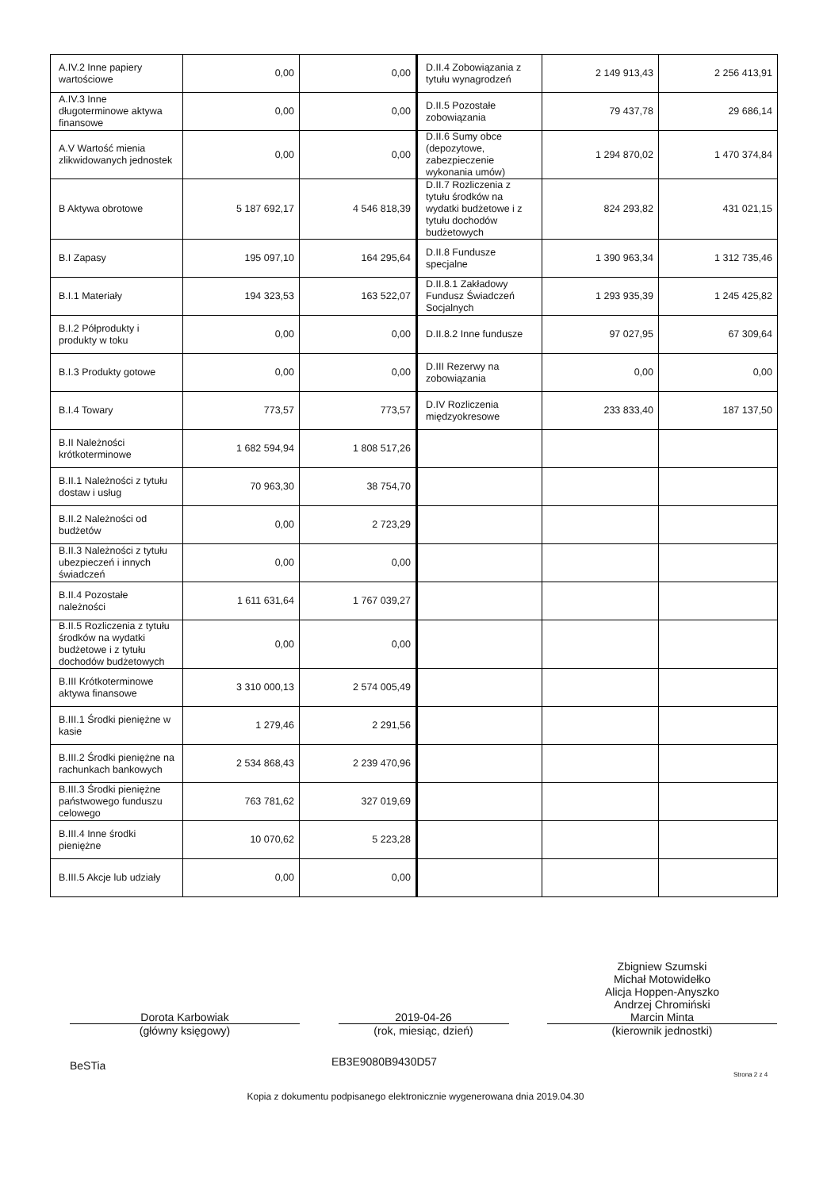| A.IV.2 Inne papiery wartościowe | 0,00 | 0,00 | D.II.4 Zobowiązania z tytułu wynagrodzeń | 2 149 913,43 | 2 256 413,91 |
| A.IV.3 Inne długoterminowe aktywa finansowe | 0,00 | 0,00 | D.II.5 Pozostałe zobowiązania | 79 437,78 | 29 686,14 |
| A.V Wartość mienia zlikwidowanych jednostek | 0,00 | 0,00 | D.II.6 Sumy obce (depozytowe, zabezpieczenie wykonania umów) | 1 294 870,02 | 1 470 374,84 |
| B Aktywa obrotowe | 5 187 692,17 | 4 546 818,39 | D.II.7 Rozliczenia z tytułu środków na wydatki budżetowe i z tytułu dochodów budżetowych | 824 293,82 | 431 021,15 |
| B.I Zapasy | 195 097,10 | 164 295,64 | D.II.8 Fundusze specjalne | 1 390 963,34 | 1 312 735,46 |
| B.I.1 Materiały | 194 323,53 | 163 522,07 | D.II.8.1 Zakładowy Fundusz Świadczeń Socjalnych | 1 293 935,39 | 1 245 425,82 |
| B.I.2 Półprodukty i produkty w toku | 0,00 | 0,00 | D.II.8.2 Inne fundusze | 97 027,95 | 67 309,64 |
| B.I.3 Produkty gotowe | 0,00 | 0,00 | D.III Rezerwy na zobowiązania | 0,00 | 0,00 |
| B.I.4 Towary | 773,57 | 773,57 | D.IV Rozliczenia międzyokresowe | 233 833,40 | 187 137,50 |
| B.II Należności krótkoterminowe | 1 682 594,94 | 1 808 517,26 | | | |
| B.II.1 Należności z tytułu dostaw i usług | 70 963,30 | 38 754,70 | | | |
| B.II.2 Należności od budżetów | 0,00 | 2 723,29 | | | |
| B.II.3 Należności z tytułu ubezpieczeń i innych świadczeń | 0,00 | 0,00 | | | |
| B.II.4 Pozostałe należności | 1 611 631,64 | 1 767 039,27 | | | |
| B.II.5 Rozliczenia z tytułu środków na wydatki budżetowe i z tytułu dochodów budżetowych | 0,00 | 0,00 | | | |
| B.III Krótkoterminowe aktywa finansowe | 3 310 000,13 | 2 574 005,49 | | | |
| B.III.1 Środki pieniężne w kasie | 1 279,46 | 2 291,56 | | | |
| B.III.2 Środki pieniężne na rachunkach bankowych | 2 534 868,43 | 2 239 470,96 | | | |
| B.III.3 Środki pieniężne państwowego funduszu celowego | 763 781,62 | 327 019,69 | | | |
| B.III.4 Inne środki pieniężne | 10 070,62 | 5 223,28 | | | |
| B.III.5 Akcje lub udziały | 0,00 | 0,00 | | | |
Dorota Karbowiak
(główny księgowy)
2019-04-26
(rok, miesiąc, dzień)
Zbigniew Szumski
Michał Motowidełko
Alicja Hoppen-Anyszko
Andrzej Chromiński
Marcin Minta
(kierownik jednostki)
BeSTia EB3E9080B9430D57
Strona 2 z 4
Kopia z dokumentu podpisanego elektronicznie wygenerowana dnia 2019.04.30